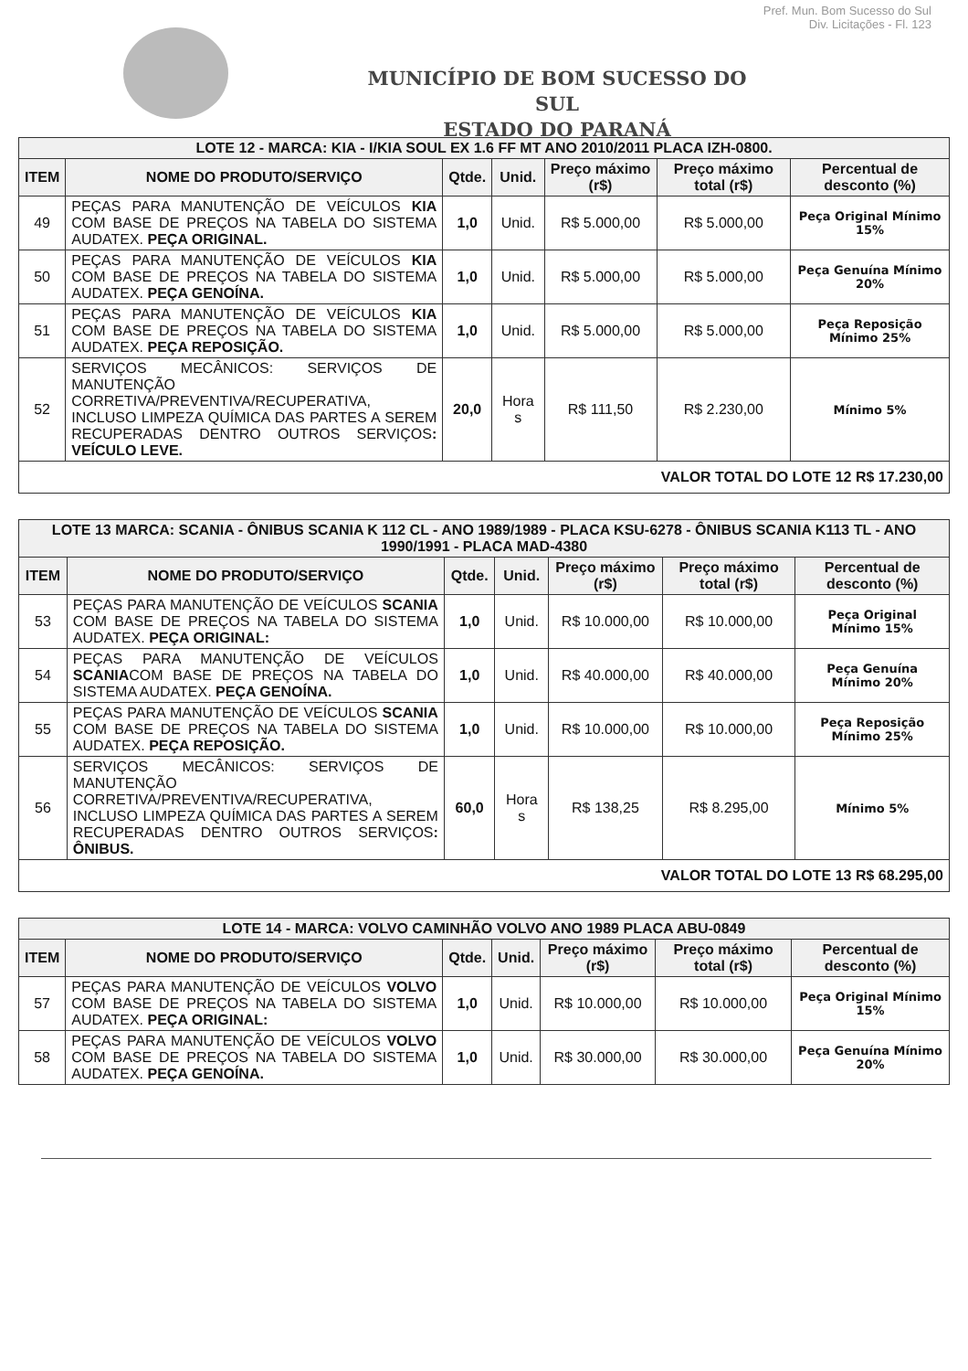Pref. Mun. Bom Sucesso do Sul
Div. Licitações - Fl. 123
MUNICÍPIO DE BOM SUCESSO DO SUL
ESTADO DO PARANÁ
| LOTE 12 - MARCA: KIA - I/KIA SOUL EX 1.6 FF MT ANO 2010/2011 PLACA IZH-0800. | | | | | | |
| --- | --- | --- | --- | --- | --- | --- |
| ITEM | NOME DO PRODUTO/SERVIÇO | Qtde. | Unid. | Preço máximo (r$) | Preço máximo total (r$) | Percentual de desconto (%) |
| 49 | PEÇAS PARA MANUTENÇÃO DE VEÍCULOS KIA COM BASE DE PREÇOS NA TABELA DO SISTEMA AUDATEX. PEÇA ORIGINAL. | 1,0 | Unid. | R$ 5.000,00 | R$ 5.000,00 | Peça Original Mínimo 15% |
| 50 | PEÇAS PARA MANUTENÇÃO DE VEÍCULOS KIA COM BASE DE PREÇOS NA TABELA DO SISTEMA AUDATEX. PEÇA GENOÍNA. | 1,0 | Unid. | R$ 5.000,00 | R$ 5.000,00 | Peça Genuína Mínimo 20% |
| 51 | PEÇAS PARA MANUTENÇÃO DE VEÍCULOS KIA COM BASE DE PREÇOS NA TABELA DO SISTEMA AUDATEX. PEÇA REPOSIÇÃO. | 1,0 | Unid. | R$ 5.000,00 | R$ 5.000,00 | Peça Reposição Mínimo 25% |
| 52 | SERVIÇOS MECÂNICOS: SERVIÇOS DE MANUTENÇÃO CORRETIVA/PREVENTIVA/RECUPERATIVA, INCLUSO LIMPEZA QUÍMICA DAS PARTES A SEREM RECUPERADAS DENTRO OUTROS SERVIÇOS : VEÍCULO LEVE. | 20,0 | Hora s | R$ 111,50 | R$ 2.230,00 | Mínimo 5% |
| VALOR TOTAL DO LOTE 12 R$ 17.230,00 | | | | | | |
| LOTE 13 MARCA: SCANIA - ÔNIBUS SCANIA K 112 CL - ANO 1989/1989 - PLACA KSU-6278 - ÔNIBUS SCANIA K113 TL - ANO 1990/1991 - PLACA MAD-4380 | | | | | | |
| --- | --- | --- | --- | --- | --- | --- |
| ITEM | NOME DO PRODUTO/SERVIÇO | Qtde. | Unid. | Preço máximo (r$) | Preço máximo total (r$) | Percentual de desconto (%) |
| 53 | PEÇAS PARA MANUTENÇÃO DE VEÍCULOS SCANIA COM BASE DE PREÇOS NA TABELA DO SISTEMA AUDATEX. PEÇA ORIGINAL: | 1,0 | Unid. | R$ 10.000,00 | R$ 10.000,00 | Peça Original Mínimo 15% |
| 54 | PEÇAS PARA MANUTENÇÃO DE VEÍCULOS SCANIA COM BASE DE PREÇOS NA TABELA DO SISTEMA AUDATEX. PEÇA GENOÍNA. | 1,0 | Unid. | R$ 40.000,00 | R$ 40.000,00 | Peça Genuína Mínimo 20% |
| 55 | PEÇAS PARA MANUTENÇÃO DE VEÍCULOS SCANIA COM BASE DE PREÇOS NA TABELA DO SISTEMA AUDATEX. PEÇA REPOSIÇÃO. | 1,0 | Unid. | R$ 10.000,00 | R$ 10.000,00 | Peça Reposição Mínimo 25% |
| 56 | SERVIÇOS MECÂNICOS: SERVIÇOS DE MANUTENÇÃO CORRETIVA/PREVENTIVA/RECUPERATIVA, INCLUSO LIMPEZA QUÍMICA DAS PARTES A SEREM RECUPERADAS DENTRO OUTROS SERVIÇOS : ÔNIBUS. | 60,0 | Hora s | R$ 138,25 | R$ 8.295,00 | Mínimo 5% |
| VALOR TOTAL DO LOTE 13 R$ 68.295,00 | | | | | | |
| LOTE 14 - MARCA: VOLVO CAMINHÃO VOLVO ANO 1989 PLACA ABU-0849 | | | | | | |
| --- | --- | --- | --- | --- | --- | --- |
| ITEM | NOME DO PRODUTO/SERVIÇO | Qtde. | Unid. | Preço máximo (r$) | Preço máximo total (r$) | Percentual de desconto (%) |
| 57 | PEÇAS PARA MANUTENÇÃO DE VEÍCULOS VOLVO COM BASE DE PREÇOS NA TABELA DO SISTEMA AUDATEX. PEÇA ORIGINAL: | 1,0 | Unid. | R$ 10.000,00 | R$ 10.000,00 | Peça Original Mínimo 15% |
| 58 | PEÇAS PARA MANUTENÇÃO DE VEÍCULOS VOLVO COM BASE DE PREÇOS NA TABELA DO SISTEMA AUDATEX. PEÇA GENOÍNA. | 1,0 | Unid. | R$ 30.000,00 | R$ 30.000,00 | Peça Genuína Mínimo 20% |